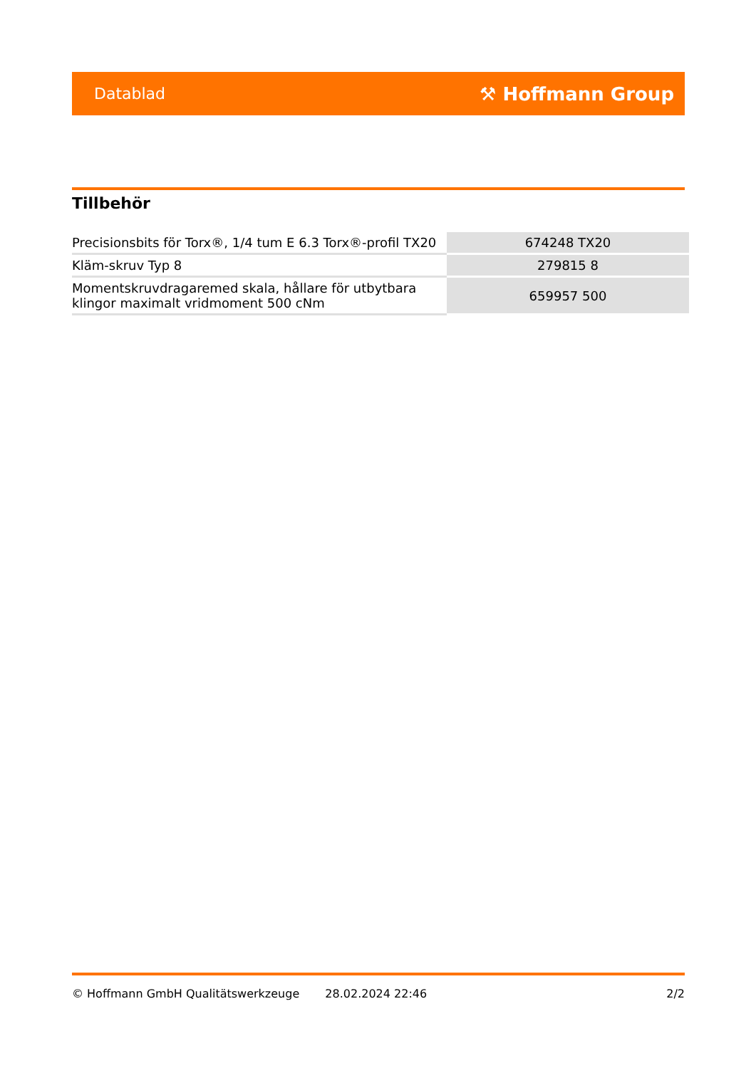Datablad ⚒ Hoffmann Group
Tillbehör
| Precisionsbits för Torx®, 1/4 tum E 6.3 Torx®-profil TX20 | 674248 TX20 |
| Kläm-skruv Typ 8 | 279815 8 |
| Momentskruvdragaremed skala, hållare för utbytbara klingor maximalt vridmoment 500 cNm | 659957 500 |
© Hoffmann GmbH Qualitätswerkzeuge 28.02.2024 22:46 2/2